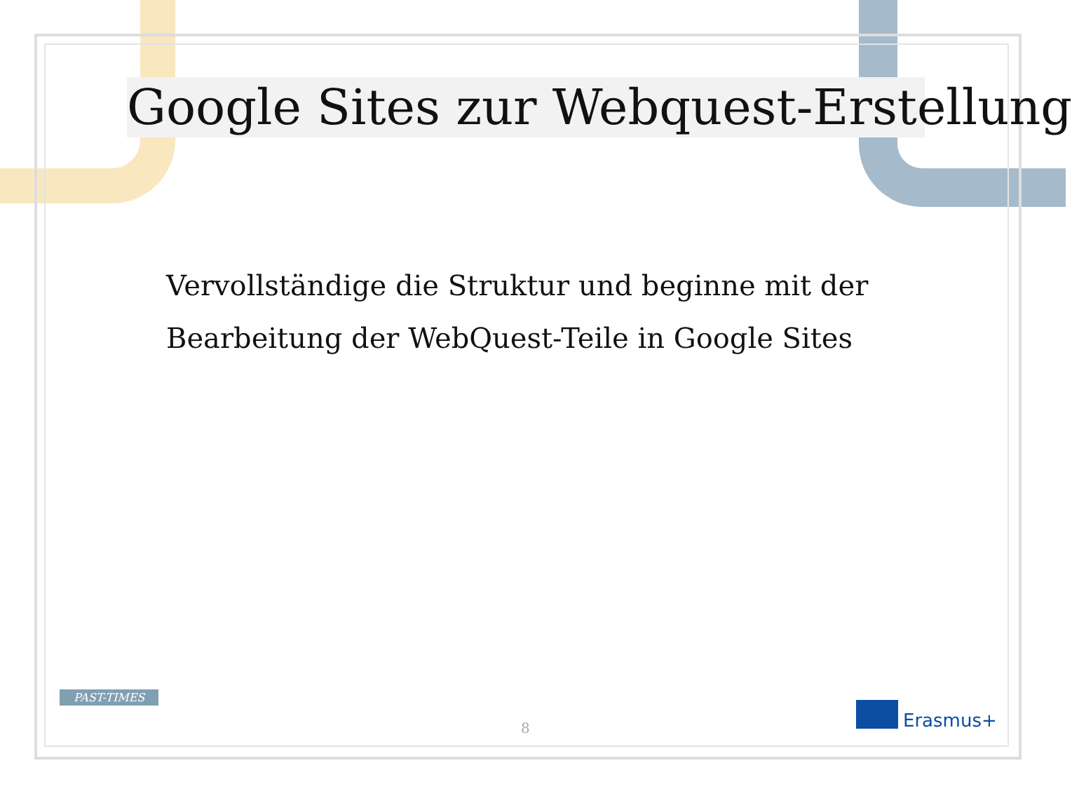Google Sites zur Webquest-Erstellung
Vervollständige die Struktur und beginne mit der
Bearbeitung der WebQuest-Teile in Google Sites
PAST-TIMES
8 Erasmus+